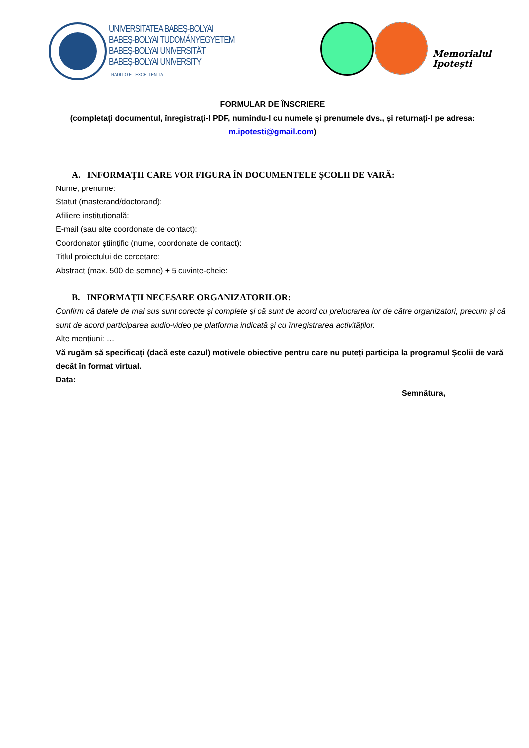UNIVERSITATEA BABEȘ-BOLYAI
BABEȘ-BOLYAI TUDOMÁNYEGYETEM
BABEȘ-BOLYAI UNIVERSITÄT
BABEȘ-BOLYAI UNIVERSITY
TRADITIO ET EXCELLENTIA
Memorialul
Ipotești
FORMULAR DE ÎNSCRIERE
(completați documentul, înregistrați-l PDF, numindu-l cu numele și prenumele dvs., și returnați-l pe adresa: m.ipotesti@gmail.com)
A. INFORMAŢII CARE VOR FIGURA ÎN DOCUMENTELE ŞCOLII DE VARĂ:
Nume, prenume:
Statut (masterand/doctorand):
Afiliere instituțională:
E-mail (sau alte coordonate de contact):
Coordonator științific (nume, coordonate de contact):
Titlul proiectului de cercetare:
Abstract (max. 500 de semne) + 5 cuvinte-cheie:
B. INFORMAŢII NECESARE ORGANIZATORILOR:
Confirm că datele de mai sus sunt corecte și complete și că sunt de acord cu prelucrarea lor de către organizatori, precum și că sunt de acord participarea audio-video pe platforma indicată și cu înregistrarea activităților.
Alte mențiuni: …
Vă rugăm să specificați (dacă este cazul) motivele obiective pentru care nu puteți participa la programul Școlii de vară decât în format virtual.
Data:
Semnătura,